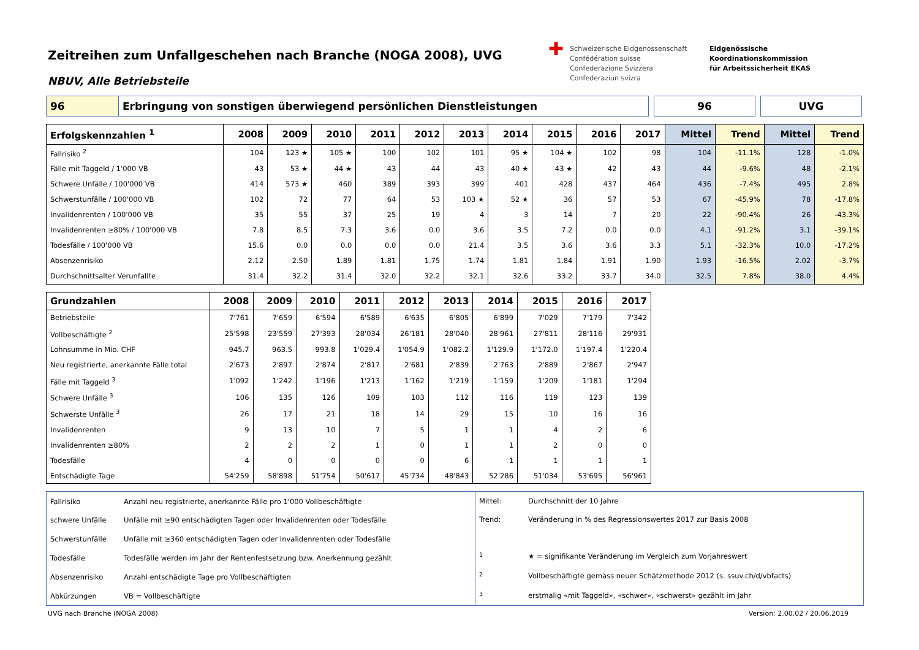Zeitreihen zum Unfallgeschehen nach Branche (NOGA 2008), UVG
NBUV, Alle Betriebsteile
✚
Schweizerische Eidgenossenschaft
Confédération suisse
Confederazione Svizzera
Confederaziun svizra
Eidgenössische Koordinationskommission
für Arbeitssicherheit EKAS
96 Erbringung von sonstigen überwiegend persönlichen Dienstleistungen 96 UVG
| Erfolgskennzahlen <sup>1</sup> | 2008 | 2009 | 2010 | 2011 | 2012 | 2013 | 2014 | 2015 | 2016 | 2017 | Mittel | Trend | Mittel | Trend |
| --- | --- | --- | --- | --- | --- | --- | --- | --- | --- | --- | --- | --- | --- | --- |
| Fallrisiko <sup>2</sup> | 104 | 123 ★ | 105 ★ | 100 | 102 | 101 | 95 ★ | 104 ★ | 102 | 98 | 104 | -11.1% | 128 | -1.0% |
| Fälle mit Taggeld / 1'000 VB | 43 | 53 ★ | 44 ★ | 43 | 44 | 43 | 40 ★ | 43 ★ | 42 | 43 | 44 | -9.6% | 48 | -2.1% |
| Schwere Unfälle / 100'000 VB | 414 | 573 ★ | 460 | 389 | 393 | 399 | 401 | 428 | 437 | 464 | 436 | -7.4% | 495 | 2.8% |
| Schwerstunfälle / 100'000 VB | 102 | 72 | 77 | 64 | 53 | 103 ★ | 52 ★ | 36 | 57 | 53 | 67 | -45.9% | 78 | -17.8% |
| Invalidenrenten / 100'000 VB | 35 | 55 | 37 | 25 | 19 | 4 | 3 | 14 | 7 | 20 | 22 | -90.4% | 26 | -43.3% |
| Invalidenrenten ≥80% / 100'000 VB | 7.8 | 8.5 | 7.3 | 3.6 | 0.0 | 3.6 | 3.5 | 7.2 | 0.0 | 0.0 | 4.1 | -91.2% | 3.1 | -39.1% |
| Todesfälle / 100'000 VB | 15.6 | 0.0 | 0.0 | 0.0 | 0.0 | 21.4 | 3.5 | 3.6 | 3.6 | 3.3 | 5.1 | -32.3% | 10.0 | -17.2% |
| Absenzenrisiko | 2.12 | 2.50 | 1.89 | 1.81 | 1.75 | 1.74 | 1.81 | 1.84 | 1.91 | 1.90 | 1.93 | -16.5% | 2.02 | -3.7% |
| Durchschnittsalter Verunfallte | 31.4 | 32.2 | 31.4 | 32.0 | 32.2 | 32.1 | 32.6 | 33.2 | 33.7 | 34.0 | 32.5 | 7.8% | 38.0 | 4.4% |
| Grundzahlen | 2008 | 2009 | 2010 | 2011 | 2012 | 2013 | 2014 | 2015 | 2016 | 2017 |
| --- | --- | --- | --- | --- | --- | --- | --- | --- | --- | --- |
| Betriebsteile | 7'761 | 7'659 | 6'594 | 6'589 | 6'635 | 6'805 | 6'899 | 7'029 | 7'179 | 7'342 |
| Vollbeschäftigte <sup>2</sup> | 25'598 | 23'559 | 27'393 | 28'034 | 26'181 | 28'040 | 28'961 | 27'811 | 28'116 | 29'931 |
| Lohnsumme in Mio. CHF | 945.7 | 963.5 | 993.8 | 1'029.4 | 1'054.9 | 1'082.2 | 1'129.9 | 1'172.0 | 1'197.4 | 1'220.4 |
| Neu registrierte, anerkannte Fälle total | 2'673 | 2'897 | 2'874 | 2'817 | 2'681 | 2'839 | 2'763 | 2'889 | 2'867 | 2'947 |
| Fälle mit Taggeld <sup>3</sup> | 1'092 | 1'242 | 1'196 | 1'213 | 1'162 | 1'219 | 1'159 | 1'209 | 1'181 | 1'294 |
| Schwere Unfälle <sup>3</sup> | 106 | 135 | 126 | 109 | 103 | 112 | 116 | 119 | 123 | 139 |
| Schwerste Unfälle <sup>3</sup> | 26 | 17 | 21 | 18 | 14 | 29 | 15 | 10 | 16 | 16 |
| Invalidenrenten | 9 | 13 | 10 | 7 | 5 | 1 | 1 | 4 | 2 | 6 |
| Invalidenrenten ≥80% | 2 | 2 | 2 | 1 | 0 | 1 | 1 | 2 | 0 | 0 |
| Todesfälle | 4 | 0 | 0 | 0 | 0 | 6 | 1 | 1 | 1 | 1 |
| Entschädigte Tage | 54'259 | 58'898 | 51'754 | 50'617 | 45'734 | 48'843 | 52'286 | 51'034 | 53'695 | 56'961 |
| Fallrisiko | Anzahl neu registrierte, anerkannte Fälle pro 1'000 Vollbeschäftigte |
| schwere Unfälle | Unfälle mit ≥90 entschädigten Tagen oder Invalidenrenten oder Todesfälle |
| Schwerstunfälle | Unfälle mit ≥360 entschädigten Tagen oder Invalidenrenten oder Todesfälle |
| Todesfälle | Todesfälle werden im Jahr der Rentenfestsetzung bzw. Anerkennung gezählt |
| Absenzenrisiko | Anzahl entschädigte Tage pro Vollbeschäftigten |
| Abkürzungen | VB = Vollbeschäftigte |
| Mittel: | Durchschnitt der 10 Jahre |
| Trend: | Veränderung in % des Regressionswertes 2017 zur Basis 2008 |
| <sup>1</sup> | ★ = signifikante Veränderung im Vergleich zum Vorjahreswert |
| <sup>2</sup> | Vollbeschäftigte gemäss neuer Schätzmethode 2012 (s. ssuv.ch/d/vbfacts) |
| <sup>3</sup> | erstmalig «mit Taggeld», «schwer», «schwerst» gezählt im Jahr |
UVG nach Branche (NOGA 2008) Version: 2.00.02 / 20.06.2019